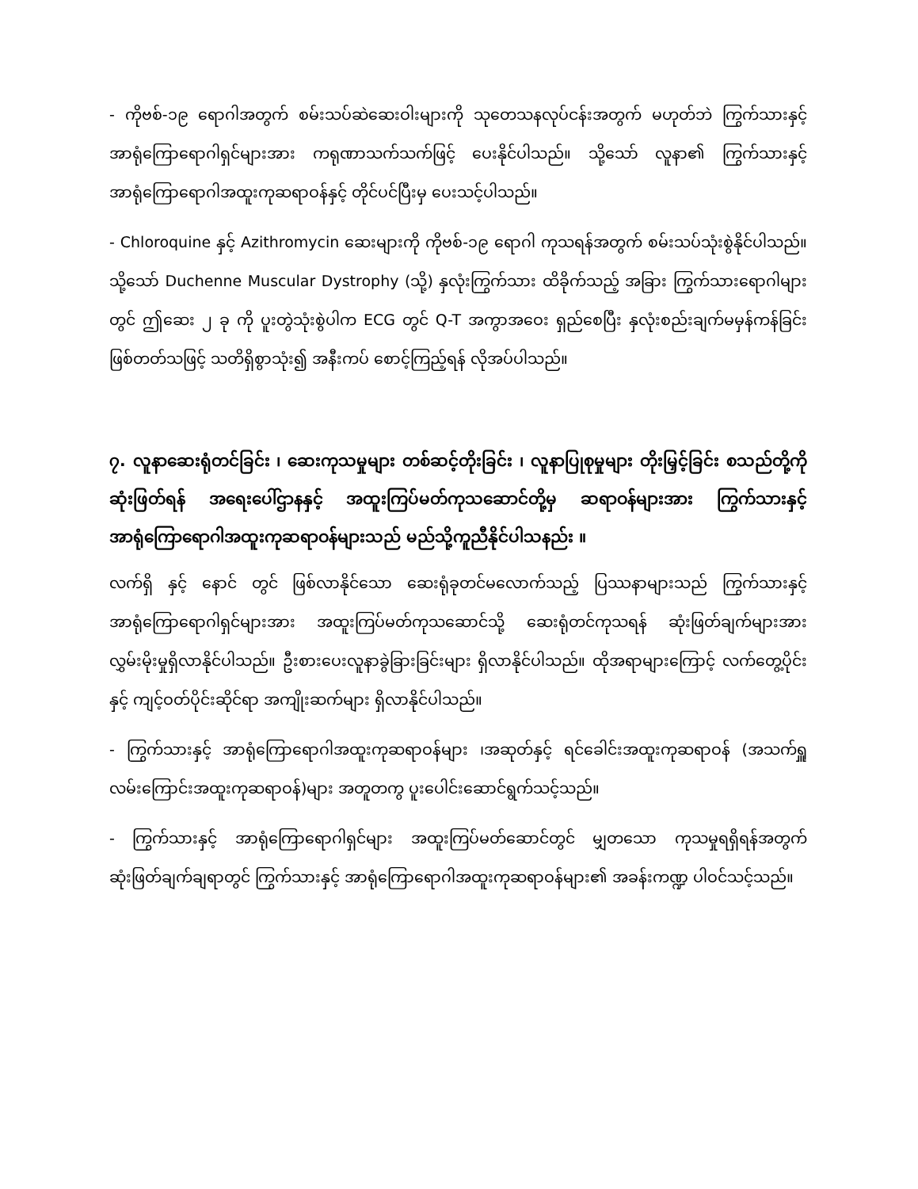- ကိုဗစ်-၁၉ ရောဂါအတွက် စမ်းသပ်ဆဲဆေးဝါးများကို သုတေသနလုပ်ငန်းအတွက် မဟုတ်ဘဲ ကြွက်သားနှင့် အာရုံကြောရောဂါရှင်များအား ကရုဏာသက်သက်ဖြင့် ပေးနိုင်ပါသည်။ သို့သော် လူနာ၏ ကြွက်သားနှင့် အာရုံကြောရောဂါအထူးကုဆရာဝန်နှင့် တိုင်ပင်ပြီးမှ ပေးသင့်ပါသည်။
- Chloroquine နှင့် Azithromycin ဆေးများကို ကိုဗစ်-၁၉ ရောဂါ ကုသရန်အတွက် စမ်းသပ်သုံးစွဲနိုင်ပါသည်။ သို့သော် Duchenne Muscular Dystrophy (သို့) နှလုံးကြွက်သား ထိခိုက်သည့် အခြား ကြွက်သားရောဂါများတွင် ဤဆေး ၂ ခု ကို ပူးတွဲသုံးစွဲပါက ECG တွင် Q-T အကွာအဝေး ရှည်စေပြီး နှလုံးစည်းချက်မမှန်ကန်ခြင်း ဖြစ်တတ်သဖြင့် သတိရှိစွာသုံး၍ အနီးကပ် စောင့်ကြည့်ရန် လိုအပ်ပါသည်။
၇. လူနာဆေးရုံတင်ခြင်း ၊ ဆေးကုသမှုများ တစ်ဆင့်တိုးခြင်း ၊ လူနာပြုစုမှုများ တိုးမြှင့်ခြင်း စသည်တို့ကို ဆုံးဖြတ်ရန် အရေးပေါ်ဌာနနှင့် အထူးကြပ်မတ်ကုသဆောင်တို့မှ ဆရာဝန်များအား ကြွက်သားနှင့် အာရုံကြောရောဂါအထူးကုဆရာဝန်များသည် မည်သို့ကူညီနိုင်ပါသနည်း ။
လက်ရှိ နှင့် နောင် တွင် ဖြစ်လာနိုင်သော ဆေးရုံခုတင်မလောက်သည့် ပြဿနာများသည် ကြွက်သားနှင့် အာရုံကြောရောဂါရှင်များအား အထူးကြပ်မတ်ကုသဆောင်သို့ ဆေးရုံတင်ကုသရန် ဆုံးဖြတ်ချက်များအား လွှမ်းမိုးမှုရှိလာနိုင်ပါသည်။ ဦးစားပေးလူနာခွဲခြားခြင်းများ ရှိလာနိုင်ပါသည်။ ထိုအရာများကြောင့် လက်တွေ့ပိုင်းနှင့် ကျင့်ဝတ်ပိုင်းဆိုင်ရာ အကျိုးဆက်များ ရှိလာနိုင်ပါသည်။
- ကြွက်သားနှင့် အာရုံကြောရောဂါအထူးကုဆရာဝန်များ ၊အဆုတ်နှင့် ရင်ခေါင်းအထူးကုဆရာဝန် (အသက်ရှူ လမ်းကြောင်းအထူးကုဆရာဝန်)များ အတူတကွ ပူးပေါင်းဆောင်ရွက်သင့်သည်။
- ကြွက်သားနှင့် အာရုံကြောရောဂါရှင်များ အထူးကြပ်မတ်ဆောင်တွင် မျှတသော ကုသမှုရရှိရန်အတွက် ဆုံးဖြတ်ချက်ချရာတွင် ကြွက်သားနှင့် အာရုံကြောရောဂါအထူးကုဆရာဝန်များ၏ အခန်းကဏ္ဍ ပါဝင်သင့်သည်။